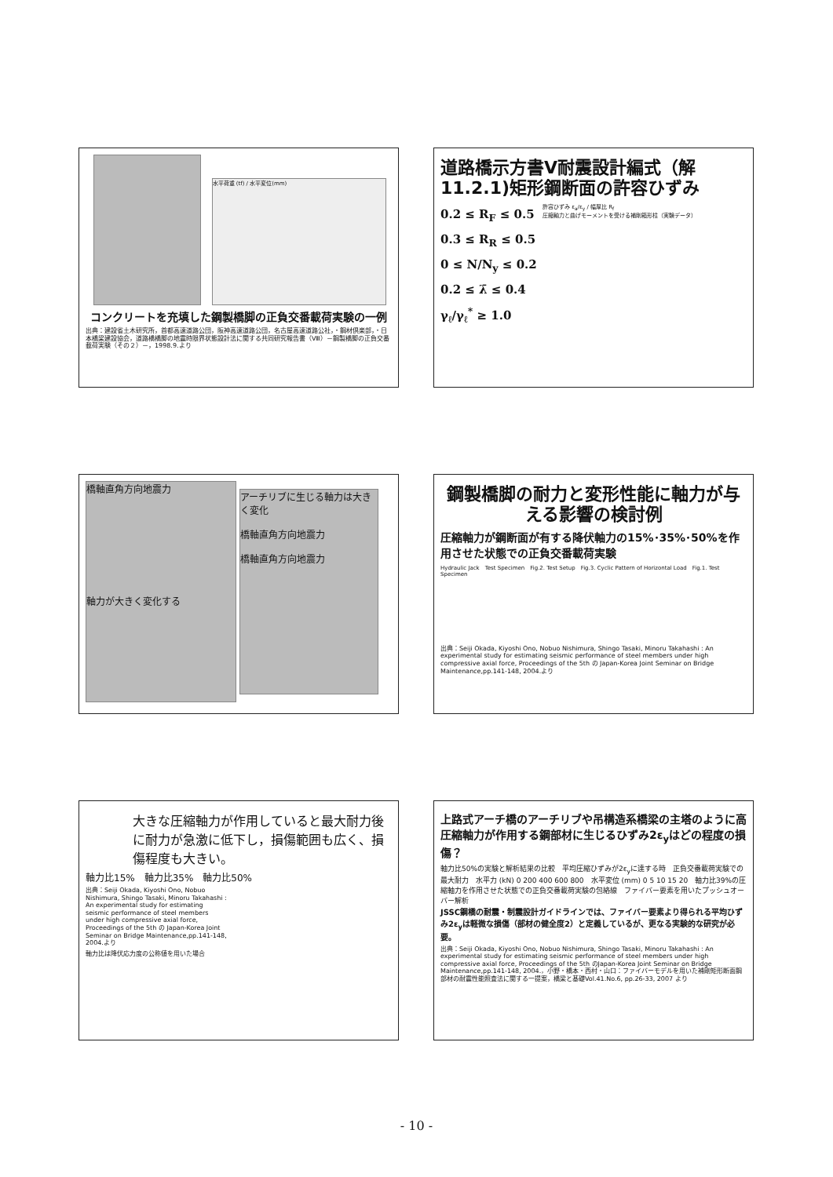水平荷重 (tf) / 水平変位(mm)
コンクリートを充填した鋼製橋脚の正負交番載荷実験の一例
出典：建設省土木研究所，首都高速道路公団，阪神高速道路公団，名古屋高速道路公社，・鋼材倶楽部，・日本橋梁建設協会，道路橋橋脚の地震時限界状態設計法に関する共同研究報告書（Ⅷ）－鋼製橋脚の正負交番載荷実験（その２）－，1998.9.より
道路橋示方書Ⅴ耐震設計編式（解11.2.1)矩形鋼断面の許容ひずみ
0.2 ≤ R<sub>F</sub> ≤ 0.5
0.3 ≤ R<sub>R</sub> ≤ 0.5
0 ≤ N/N<sub>y</sub> ≤ 0.2
0.2 ≤ λ̄ ≤ 0.4
γ<sub>ℓ</sub>/γ<sub>ℓ</sub><sup>*</sup> ≥ 1.0
許容ひずみ ε<sub>a</sub>/ε<sub>y</sub> / 幅厚比 R<sub>f</sub>
圧縮軸力と曲げモーメントを受ける補剛箱形柱（実験データ）
橋軸直角方向地震力
軸力が大きく変化する
アーチリブに生じる軸力は大きく変化
橋軸直角方向地震力
橋軸直角方向地震力
鋼製橋脚の耐力と変形性能に軸力が与える影響の検討例
圧縮軸力が鋼断面が有する降伏軸力の15%･35%･50%を作用させた状態での正負交番載荷実験
Hydraulic Jack　Test Specimen　Fig.2. Test Setup　Fig.3. Cyclic Pattern of Horizontal Load　Fig.1. Test Specimen
出典：Seiji Okada, Kiyoshi Ono, Nobuo Nishimura, Shingo Tasaki, Minoru Takahashi : An experimental study for estimating seismic performance of steel members under high compressive axial force, Proceedings of the 5th の Japan-Korea Joint Seminar on Bridge Maintenance,pp.141-148, 2004.より
大きな圧縮軸力が作用していると最大耐力後に耐力が急激に低下し，損傷範囲も広く、損傷程度も大きい。
軸力比15%　軸力比35%　軸力比50%
出典：Seiji Okada, Kiyoshi Ono, Nobuo Nishimura, Shingo Tasaki, Minoru Takahashi : An experimental study for estimating seismic performance of steel members under high compressive axial force, Proceedings of the 5th の Japan-Korea Joint Seminar on Bridge Maintenance,pp.141-148, 2004.より
軸力比は降伏応力度の公称値を用いた場合
上路式アーチ橋のアーチリブや吊構造系橋梁の主塔のように高圧縮軸力が作用する鋼部材に生じるひずみ2ε<sub>y</sub>はどの程度の損傷？
軸力比50%の実験と解析結果の比較　平均圧縮ひずみが2ε<sub>y</sub>に達する時　正負交番載荷実験での最大耐力　水平力 (kN) 0 200 400 600 800　水平変位 (mm) 0 5 10 15 20　軸力比39%の圧縮軸力を作用させた状態での正負交番載荷実験の包絡線　ファイバー要素を用いたプッシュオーバー解析
JSSC鋼橋の耐震・制震設計ガイドラインでは、ファイバー要素より得られる平均ひずみ2ε<sub>y</sub>は軽微な損傷（部材の健全度2）と定義しているが、更なる実験的な研究が必要。
出典：Seiji Okada, Kiyoshi Ono, Nobuo Nishimura, Shingo Tasaki, Minoru Takahashi : An experimental study for estimating seismic performance of steel members under high compressive axial force, Proceedings of the 5th のJapan-Korea Joint Seminar on Bridge Maintenance,pp.141-148, 2004.，小野・橋本・西村・山口：ファイバーモデルを用いた補剛矩形断面鋼部材の耐震性能照査法に関する一提案，橋梁と基礎Vol.41.No.6, pp.26-33, 2007 より
- 10 -